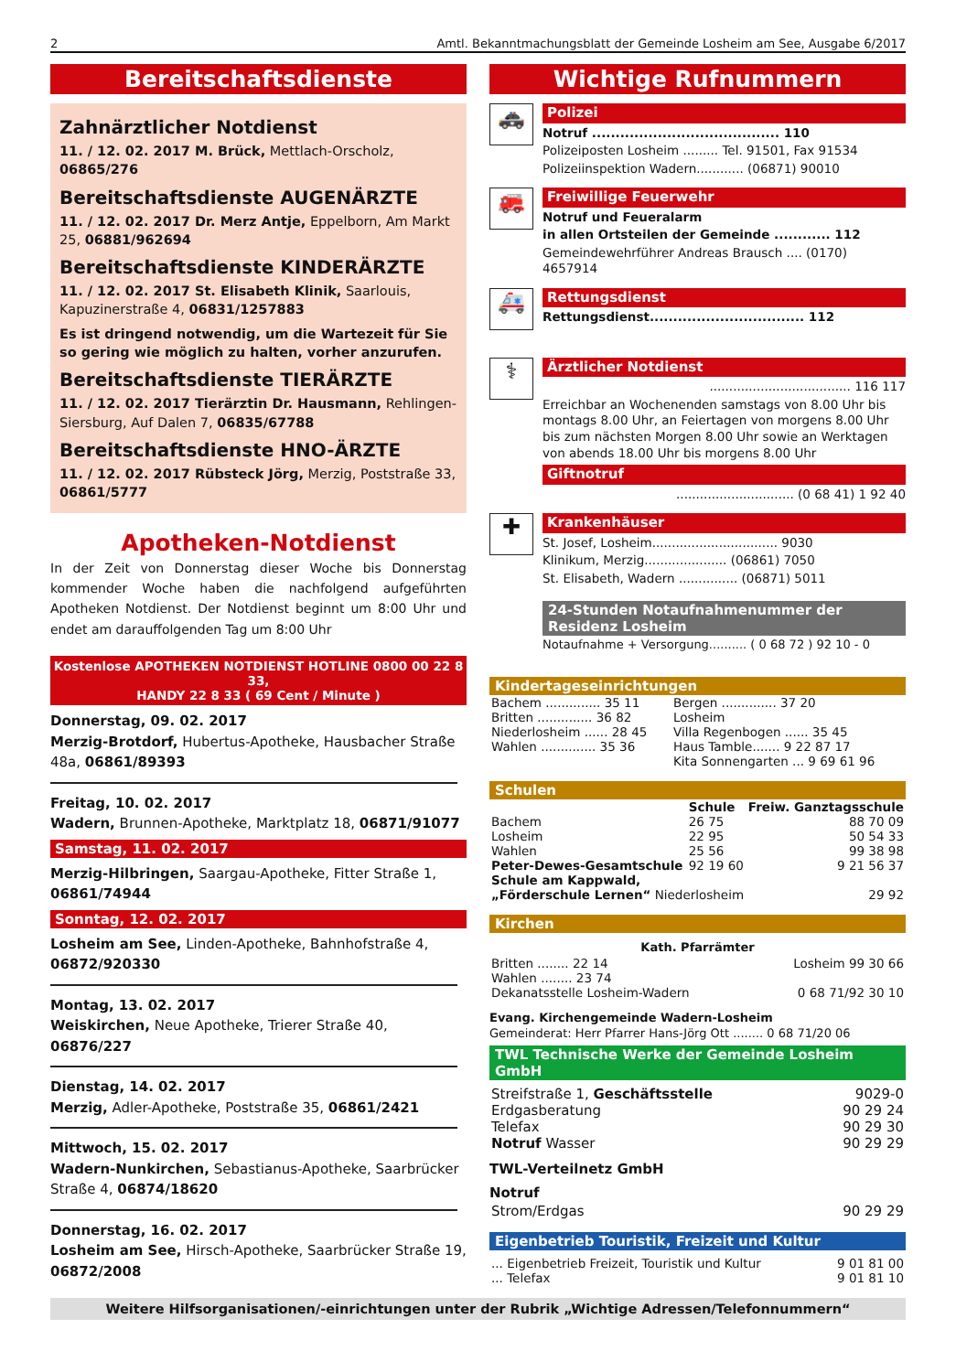2 Amtl. Bekanntmachungsblatt der Gemeinde Losheim am See, Ausgabe 6/2017
Bereitschaftsdienste
Zahnärztlicher Notdienst
11. / 12. 02. 2017 M. Brück, Mettlach-Orscholz, 06865/276
Bereitschaftsdienste AUGENÄRZTE
11. / 12. 02. 2017 Dr. Merz Antje, Eppelborn, Am Markt 25, 06881/962694
Bereitschaftsdienste KINDERÄRZTE
11. / 12. 02. 2017 St. Elisabeth Klinik, Saarlouis, Kapuzinerstraße 4, 06831/1257883
Es ist dringend notwendig, um die Wartezeit für Sie so gering wie möglich zu halten, vorher anzurufen.
Bereitschaftsdienste TIERÄRZTE
11. / 12. 02. 2017 Tierärztin Dr. Hausmann, Rehlingen-Siersburg, Auf Dalen 7, 06835/67788
Bereitschaftsdienste HNO-ÄRZTE
11. / 12. 02. 2017 Rübsteck Jörg, Merzig, Poststraße 33, 06861/5777
Apotheken-Notdienst
In der Zeit von Donnerstag dieser Woche bis Donnerstag kommender Woche haben die nachfolgend aufgeführten Apotheken Notdienst. Der Notdienst beginnt um 8:00 Uhr und endet am darauffolgenden Tag um 8:00 Uhr
Kostenlose APOTHEKEN NOTDIENST HOTLINE 0800 00 22 8 33,
HANDY 22 8 33 ( 69 Cent / Minute )
Donnerstag, 09. 02. 2017
Merzig-Brotdorf, Hubertus-Apotheke, Hausbacher Straße 48a, 06861/89393
Freitag, 10. 02. 2017
Wadern, Brunnen-Apotheke, Marktplatz 18, 06871/91077
Samstag, 11. 02. 2017
Merzig-Hilbringen, Saargau-Apotheke, Fitter Straße 1, 06861/74944
Sonntag, 12. 02. 2017
Losheim am See, Linden-Apotheke, Bahnhofstraße 4, 06872/920330
Montag, 13. 02. 2017
Weiskirchen, Neue Apotheke, Trierer Straße 40, 06876/227
Dienstag, 14. 02. 2017
Merzig, Adler-Apotheke, Poststraße 35, 06861/2421
Mittwoch, 15. 02. 2017
Wadern-Nunkirchen, Sebastianus-Apotheke, Saarbrücker Straße 4, 06874/18620
Donnerstag, 16. 02. 2017
Losheim am See, Hirsch-Apotheke, Saarbrücker Straße 19, 06872/2008
Wichtige Rufnummern
🚓
Polizei
Notruf ........................................ 110
Polizeiposten Losheim ......... Tel. 91501, Fax 91534
Polizeiinspektion Wadern............ (06871) 90010
🚒
Freiwillige Feuerwehr
Notruf und Feueralarm
in allen Ortsteilen der Gemeinde ............ 112
Gemeindewehrführer Andreas Brausch .... (0170) 4657914
🚑
Rettungsdienst
Rettungsdienst................................. 112
⚕
Ärztlicher Notdienst
.................................... 116 117
Erreichbar an Wochenenden samstags von 8.00 Uhr bis montags 8.00 Uhr, an Feiertagen von morgens 8.00 Uhr bis zum nächsten Morgen 8.00 Uhr sowie an Werktagen von abends 18.00 Uhr bis morgens 8.00 Uhr
Giftnotruf
.............................. (0 68 41) 1 92 40
✚
Krankenhäuser
St. Josef, Losheim................................ 9030
Klinikum, Merzig..................... (06861) 7050
St. Elisabeth, Wadern ............... (06871) 5011
24-Stunden Notaufnahmenummer der Residenz Losheim
Notaufnahme + Versorgung.......... ( 0 68 72 ) 92 10 - 0
Kindertageseinrichtungen
| Bachem .............. 35 11 | Bergen .............. 37 20 |
| Britten .............. 36 82 | Losheim |
| Niederlosheim ...... 28 45 | Villa Regenbogen ...... 35 45 |
| Wahlen .............. 35 36 | Haus Tamble....... 9 22 87 17 |
| | Kita Sonnengarten ... 9 69 61 96 |
Schulen
| | Schule | Freiw. Ganztagsschule |
| --- | --- | --- |
| Bachem | 26 75 | 88 70 09 |
| Losheim | 22 95 | 50 54 33 |
| Wahlen | 25 56 | 99 38 98 |
| Peter-Dewes-Gesamtschule | 92 19 60 | 9 21 56 37 |
| Schule am Kappwald, | | |
| „Förderschule Lernen“ Niederlosheim | | 29 92 |
Kirchen
Kath. Pfarrämter
| Britten ........ 22 14 | Losheim 99 30 66 |
| Wahlen ........ 23 74 | |
| Dekanatsstelle Losheim-Wadern | 0 68 71/92 30 10 |
Evang. Kirchengemeinde Wadern-Losheim
Gemeinderat: Herr Pfarrer Hans-Jörg Ott ........ 0 68 71/20 06
TWL Technische Werke der Gemeinde Losheim GmbH
| Streifstraße 1, Geschäftsstelle | 9029-0 |
| Erdgasberatung | 90 29 24 |
| Telefax | 90 29 30 |
| Notruf Wasser | 90 29 29 |
TWL-Verteilnetz GmbH
Notruf
| Strom/Erdgas | 90 29 29 |
Eigenbetrieb Touristik, Freizeit und Kultur
| ... Eigenbetrieb Freizeit, Touristik und Kultur | 9 01 81 00 |
| ... Telefax | 9 01 81 10 |
Weitere Hilfsorganisationen/-einrichtungen unter der Rubrik „Wichtige Adressen/Telefonnummern“